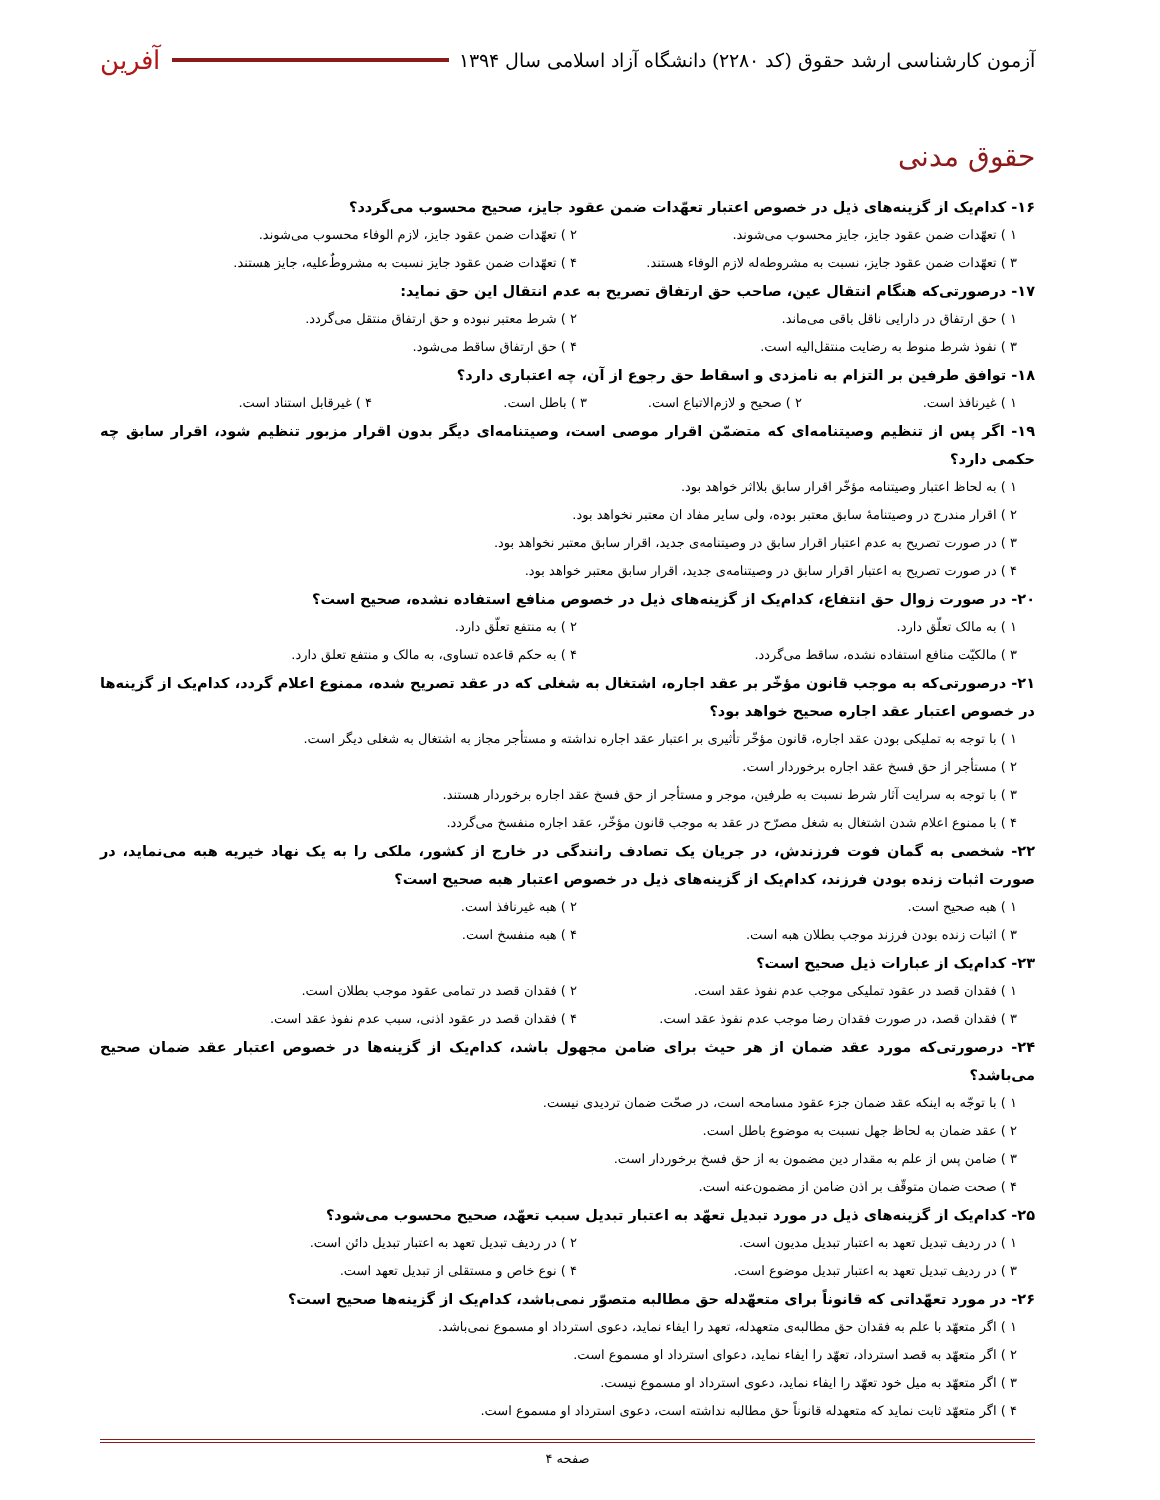آزمون کارشناسی ارشد حقوق (کد ۲۲۸۰) دانشگاه آزاد اسلامی سال ۱۳۹۴
آفرین
حقوق مدنی
۱۶- کدام‌یک از گزینه‌های ذیل در خصوص اعتبار تعهّدات ضمن عقود جایز، صحیح محسوب می‌گردد؟
۱ ) تعهّدات ضمن عقود جایز، جایز محسوب می‌شوند. ۲ ) تعهّدات ضمن عقود جایز، لازم الوفاء محسوب می‌شوند.
۳ ) تعهّدات ضمن عقود جایز، نسبت به مشروطه‌له لازم الوفاء هستند. ۴ ) تعهّدات ضمن عقود جایز نسبت به مشروطٌ‌علیه، جایز هستند.
۱۷- درصورتی‌که هنگام انتقال عین، صاحب حق ارتفاق تصریح به عدم انتقال این حق نماید:
۱ ) حق ارتفاق در دارایی ناقل باقی می‌ماند. ۲ ) شرط معتبر نبوده و حق ارتفاق منتقل می‌گردد.
۳ ) نفوذ شرط منوط به رضایت منتقل‌الیه است. ۴ ) حق ارتفاق ساقط می‌شود.
۱۸- توافق طرفین بر التزام به نامزدی و اسقاط حق رجوع از آن، چه اعتباری دارد؟
۱ ) غیرنافذ است. ۲ ) صحیح و لازم‌الاتباع است. ۳ ) باطل است. ۴ ) غیرقابل استناد است.
۱۹- اگر پس از تنظیم وصیتنامه‌ای که متضمّن اقرار موصی است، وصیتنامه‌ای دیگر بدون اقرار مزبور تنظیم شود، اقرار سابق چه حکمی دارد؟
۱ ) به لحاظ اعتبار وصیتنامه مؤخّر اقرار سابق بلااثر خواهد بود.
۲ ) اقرار مندرج در وصیتنامهٔ سابق معتبر بوده، ولی سایر مفاد ان معتبر نخواهد بود.
۳ ) در صورت تصریح به عدم اعتبار اقرار سابق در وصیتنامه‌ی جدید، اقرار سابق معتبر نخواهد بود.
۴ ) در صورت تصریح به اعتبار اقرار سابق در وصیتنامه‌ی جدید، اقرار سابق معتبر خواهد بود.
۲۰- در صورت زوال حق انتفاع، کدام‌یک از گزینه‌های ذیل در خصوص منافع استفاده نشده، صحیح است؟
۱ ) به مالک تعلّق دارد. ۲ ) به منتفع تعلّق دارد.
۳ ) مالکیّت منافع استفاده نشده، ساقط می‌گردد. ۴ ) به حکم قاعده تساوی، به مالک و منتفع تعلق دارد.
۲۱- درصورتی‌که به موجب قانون مؤخّر بر عقد اجاره، اشتغال به شغلی که در عقد تصریح شده، ممنوع اعلام گردد، کدام‌یک از گزینه‌ها در خصوص اعتبار عقد اجاره صحیح خواهد بود؟
۱ ) با توجه به تملیکی بودن عقد اجاره، قانون مؤخّر تأثیری بر اعتبار عقد اجاره نداشته و مستأجر مجاز به اشتغال به شغلی دیگر است.
۲ ) مستأجر از حق فسخ عقد اجاره برخوردار است.
۳ ) با توجه به سرایت آثار شرط نسبت به طرفین، موجر و مستأجر از حق فسخ عقد اجاره برخوردار هستند.
۴ ) با ممنوع اعلام شدن اشتغال به شغل مصرّح در عقد به موجب قانون مؤخّر، عقد اجاره منفسخ می‌گردد.
۲۲- شخصی به گمان فوت فرزندش، در جریان یک تصادف رانندگی در خارج از کشور، ملکی را به یک نهاد خیریه هبه می‌نماید، در صورت اثبات زنده بودن فرزند، کدام‌یک از گزینه‌های ذیل در خصوص اعتبار هبه صحیح است؟
۱ ) هبه صحیح است. ۲ ) هبه غیرنافذ است.
۳ ) اثبات زنده بودن فرزند موجب بطلان هبه است. ۴ ) هبه منفسخ است.
۲۳- کدام‌یک از عبارات ذیل صحیح است؟
۱ ) فقدان قصد در عقود تملیکی موجب عدم نفوذ عقد است. ۲ ) فقدان قصد در تمامی عقود موجب بطلان است.
۳ ) فقدان قصد، در صورت فقدان رضا موجب عدم نفوذ عقد است. ۴ ) فقدان قصد در عقود اذنی، سبب عدم نفوذ عقد است.
۲۴- درصورتی‌که مورد عقد ضمان از هر حیث برای ضامن مجهول باشد، کدام‌یک از گزینه‌ها در خصوص اعتبار عقد ضمان صحیح می‌باشد؟
۱ ) با توجّه به اینکه عقد ضمان جزء عقود مسامحه است، در صحّت ضمان تردیدی نیست.
۲ ) عقد ضمان به لحاظ جهل نسبت به موضوع باطل است.
۳ ) ضامن پس از علم به مقدار دین مضمون به از حق فسخ برخوردار است.
۴ ) صحت ضمان متوقّف بر اذن ضامن از مضمون‌عنه است.
۲۵- کدام‌یک از گزینه‌های ذیل در مورد تبدیل تعهّد به اعتبار تبدیل سبب تعهّد، صحیح محسوب می‌شود؟
۱ ) در ردیف تبدیل تعهد به اعتبار تبدیل مدیون است. ۲ ) در ردیف تبدیل تعهد به اعتبار تبدیل دائن است.
۳ ) در ردیف تبدیل تعهد به اعتبار تبدیل موضوع است. ۴ ) نوع خاص و مستقلی از تبدیل تعهد است.
۲۶- در مورد تعهّداتی که قانوناً برای متعهّدله حق مطالبه متصوّر نمی‌باشد، کدام‌یک از گزینه‌ها صحیح است؟
۱ ) اگر متعهّد با علم به فقدان حق مطالبه‌ی متعهدله، تعهد را ایفاء نماید، دعوی استرداد او مسموع نمی‌باشد.
۲ ) اگر متعهّد به قصد استرداد، تعهّد را ایفاء نماید، دعوای استرداد او مسموع است.
۳ ) اگر متعهّد به میل خود تعهّد را ایفاء نماید، دعوی استرداد او مسموع نیست.
۴ ) اگر متعهّد ثابت نماید که متعهدله قانوناً حق مطالبه نداشته است، دعوی استرداد او مسموع است.
صفحه ۴